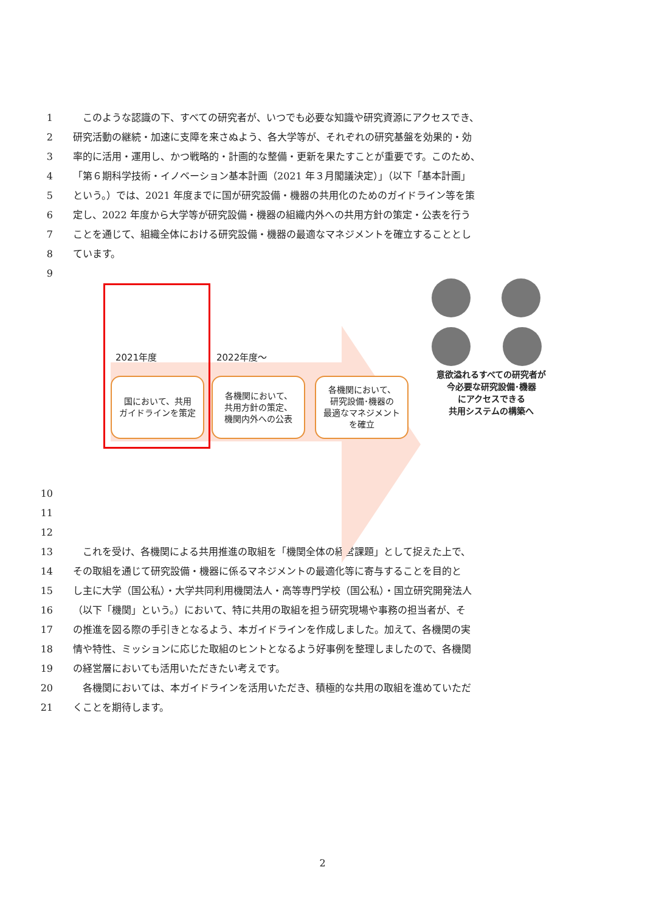1　このような認識の下、すべての研究者が、いつでも必要な知識や研究資源にアクセスでき、
2 研究活動の継続・加速に支障を来さぬよう、各大学等が、それぞれの研究基盤を効果的・効
3 率的に活用・運用し、かつ戦略的・計画的な整備・更新を果たすことが重要です。このため、
4 「第６期科学技術・イノベーション基本計画（2021 年３月閣議決定）」（以下「基本計画」
5 という。）では、2021 年度までに国が研究設備・機器の共用化のためのガイドライン等を策
6 定し、2022 年度から大学等が研究設備・機器の組織内外への共用方針の策定・公表を行う
7 ことを通じて、組織全体における研究設備・機器の最適なマネジメントを確立することとし
8 ています。
9
2021年度 2022年度～
国において、共用
ガイドラインを策定
各機関において、
共用方針の策定、
機関内外への公表
各機関において、
研究設備･機器の
最適なマネジメント
を確立
意欲溢れるすべての研究者が
今必要な研究設備･機器
にアクセスできる
共用システムの構築へ
10
11
12
13　これを受け、各機関による共用推進の取組を「機関全体の経営課題」として捉えた上で、
14 その取組を通じて研究設備・機器に係るマネジメントの最適化等に寄与することを目的と
15 し主に大学（国公私）・大学共同利用機関法人・高等専門学校（国公私）・国立研究開発法人
16 （以下「機関」という。）において、特に共用の取組を担う研究現場や事務の担当者が、そ
17 の推進を図る際の手引きとなるよう、本ガイドラインを作成しました。加えて、各機関の実
18 情や特性、ミッションに応じた取組のヒントとなるよう好事例を整理しましたので、各機関
19 の経営層においても活用いただきたい考えです。
20　各機関においては、本ガイドラインを活用いただき、積極的な共用の取組を進めていただ
21 くことを期待します。
2